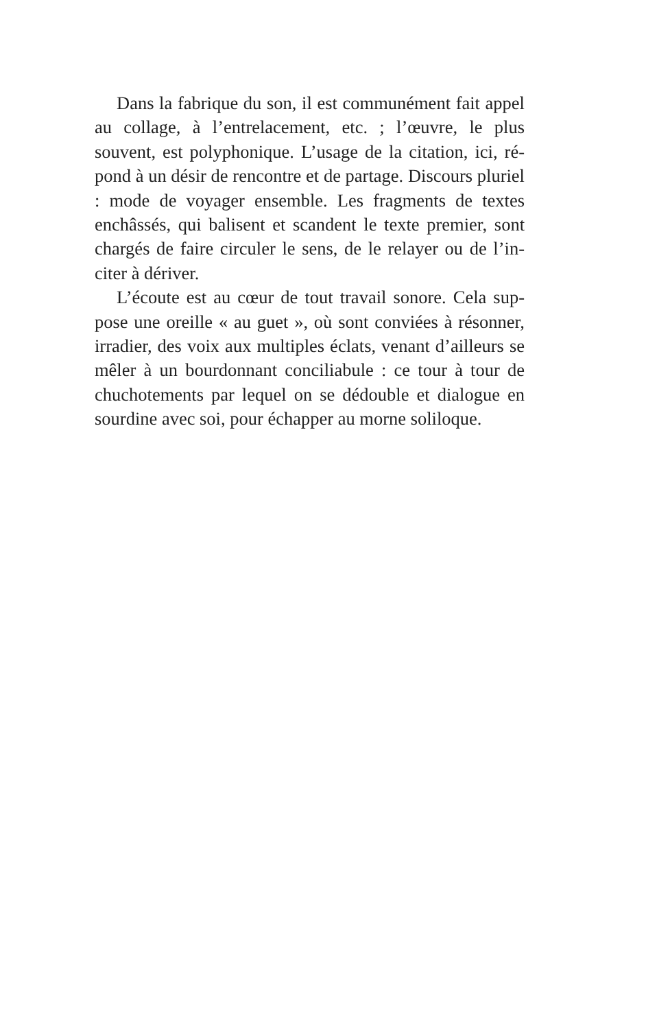Dans la fabrique du son, il est communément fait appel au collage, à l’entrelacement, etc. ; l’œuvre, le plus souvent, est polyphonique. L’usage de la citation, ici, ré­pond à un désir de rencontre et de partage. Discours plu­riel : mode de voyager ensemble. Les fragments de textes enchâssés, qui balisent et scandent le texte premier, sont chargés de faire circuler le sens, de le relayer ou de l’in­citer à dériver.
L’écoute est au cœur de tout travail sonore. Cela sup­pose une oreille « au guet », où sont conviées à résonner, irradier, des voix aux multiples éclats, venant d’ailleurs se mêler à un bourdonnant conciliabule : ce tour à tour de chuchotements par lequel on se dédouble et dialogue en sourdine avec soi, pour échapper au morne soliloque.